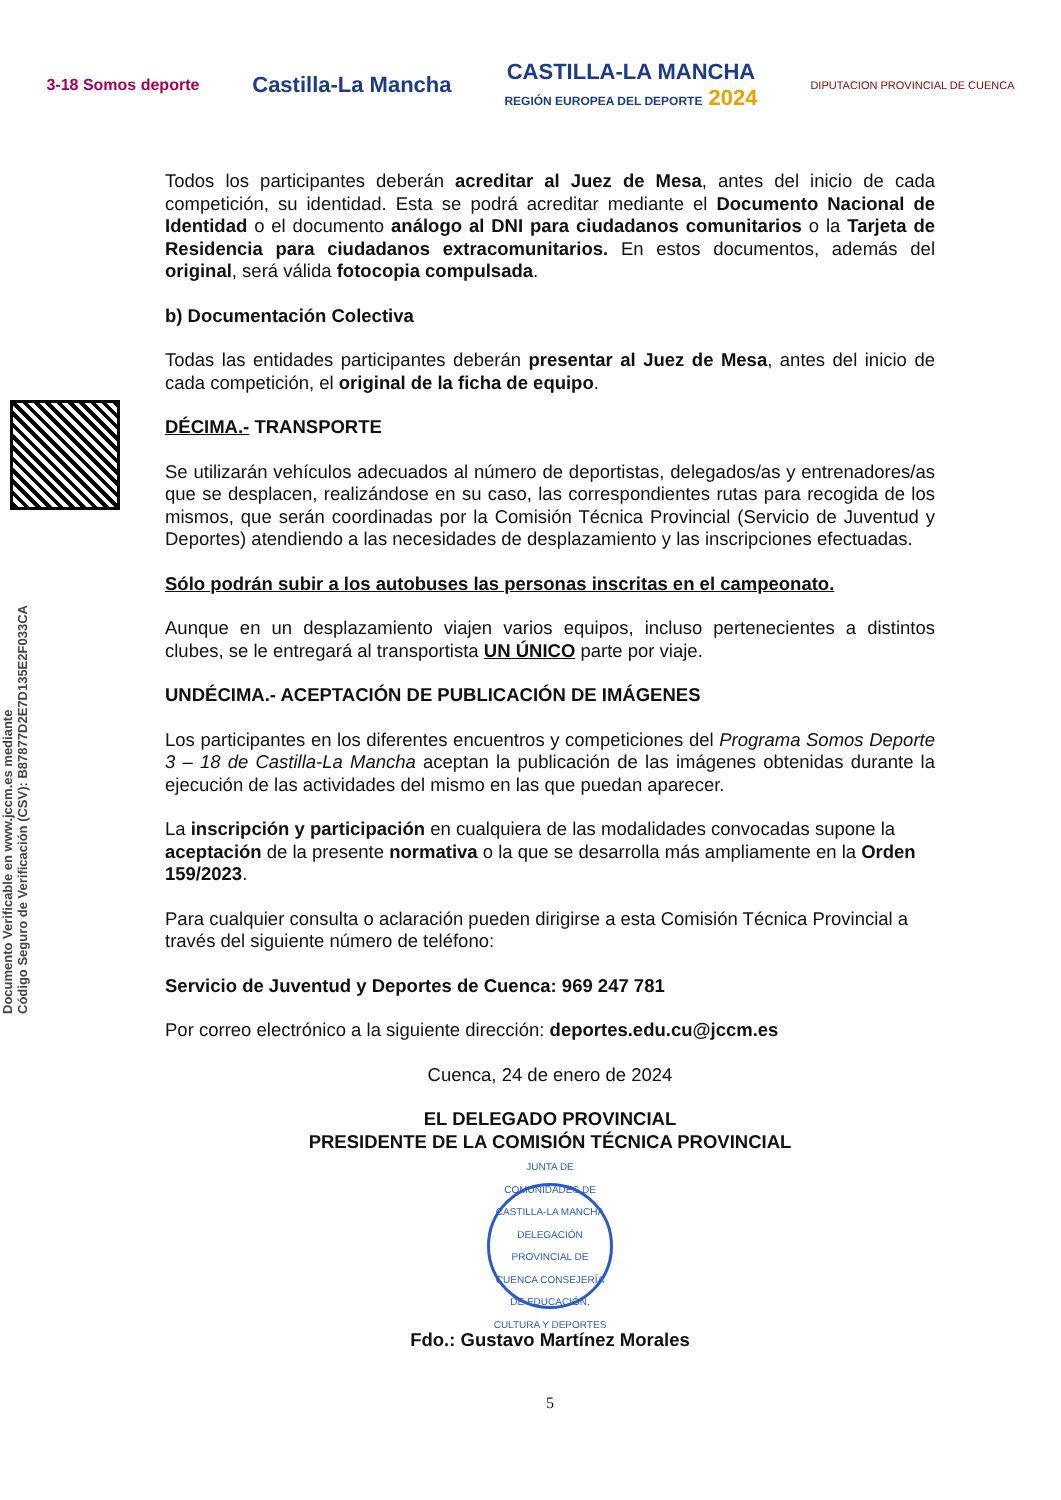3-18 Somos deporte
Castilla-La Mancha
CASTILLA-LA MANCHA
REGIÓN EUROPEA DEL DEPORTE 2024
DIPUTACION PROVINCIAL DE CUENCA
Documento Verificable en www.jccm.es mediante
Código Seguro de Verificación (CSV): B87877D2E7D135E2F033CA
Todos los participantes deberán acreditar al Juez de Mesa, antes del inicio de cada competición, su identidad. Esta se podrá acreditar mediante el Documento Nacional de Identidad o el documento análogo al DNI para ciudadanos comunitarios o la Tarjeta de Residencia para ciudadanos extracomunitarios. En estos documentos, además del original, será válida fotocopia compulsada.
b) Documentación Colectiva
Todas las entidades participantes deberán presentar al Juez de Mesa, antes del inicio de cada competición, el original de la ficha de equipo.
DÉCIMA.- TRANSPORTE
Se utilizarán vehículos adecuados al número de deportistas, delegados/as y entrenadores/as que se desplacen, realizándose en su caso, las correspondientes rutas para recogida de los mismos, que serán coordinadas por la Comisión Técnica Provincial (Servicio de Juventud y Deportes) atendiendo a las necesidades de desplazamiento y las inscripciones efectuadas.
Sólo podrán subir a los autobuses las personas inscritas en el campeonato.
Aunque en un desplazamiento viajen varios equipos, incluso pertenecientes a distintos clubes, se le entregará al transportista UN ÚNICO parte por viaje.
UNDÉCIMA.- ACEPTACIÓN DE PUBLICACIÓN DE IMÁGENES
Los participantes en los diferentes encuentros y competiciones del Programa Somos Deporte 3 – 18 de Castilla-La Mancha aceptan la publicación de las imágenes obtenidas durante la ejecución de las actividades del mismo en las que puedan aparecer.
La inscripción y participación en cualquiera de las modalidades convocadas supone la aceptación de la presente normativa o la que se desarrolla más ampliamente en la Orden 159/2023.
Para cualquier consulta o aclaración pueden dirigirse a esta Comisión Técnica Provincial a través del siguiente número de teléfono:
Servicio de Juventud y Deportes de Cuenca: 969 247 781
Por correo electrónico a la siguiente dirección: deportes.edu.cu@jccm.es
Cuenca, 24 de enero de 2024
EL DELEGADO PROVINCIAL
PRESIDENTE DE LA COMISIÓN TÉCNICA PROVINCIAL
JUNTA DE COMUNIDADES DE CASTILLA-LA MANCHA DELEGACIÓN PROVINCIAL DE CUENCA CONSEJERÍA DE EDUCACIÓN, CULTURA Y DEPORTES
Fdo.: Gustavo Martínez Morales
5